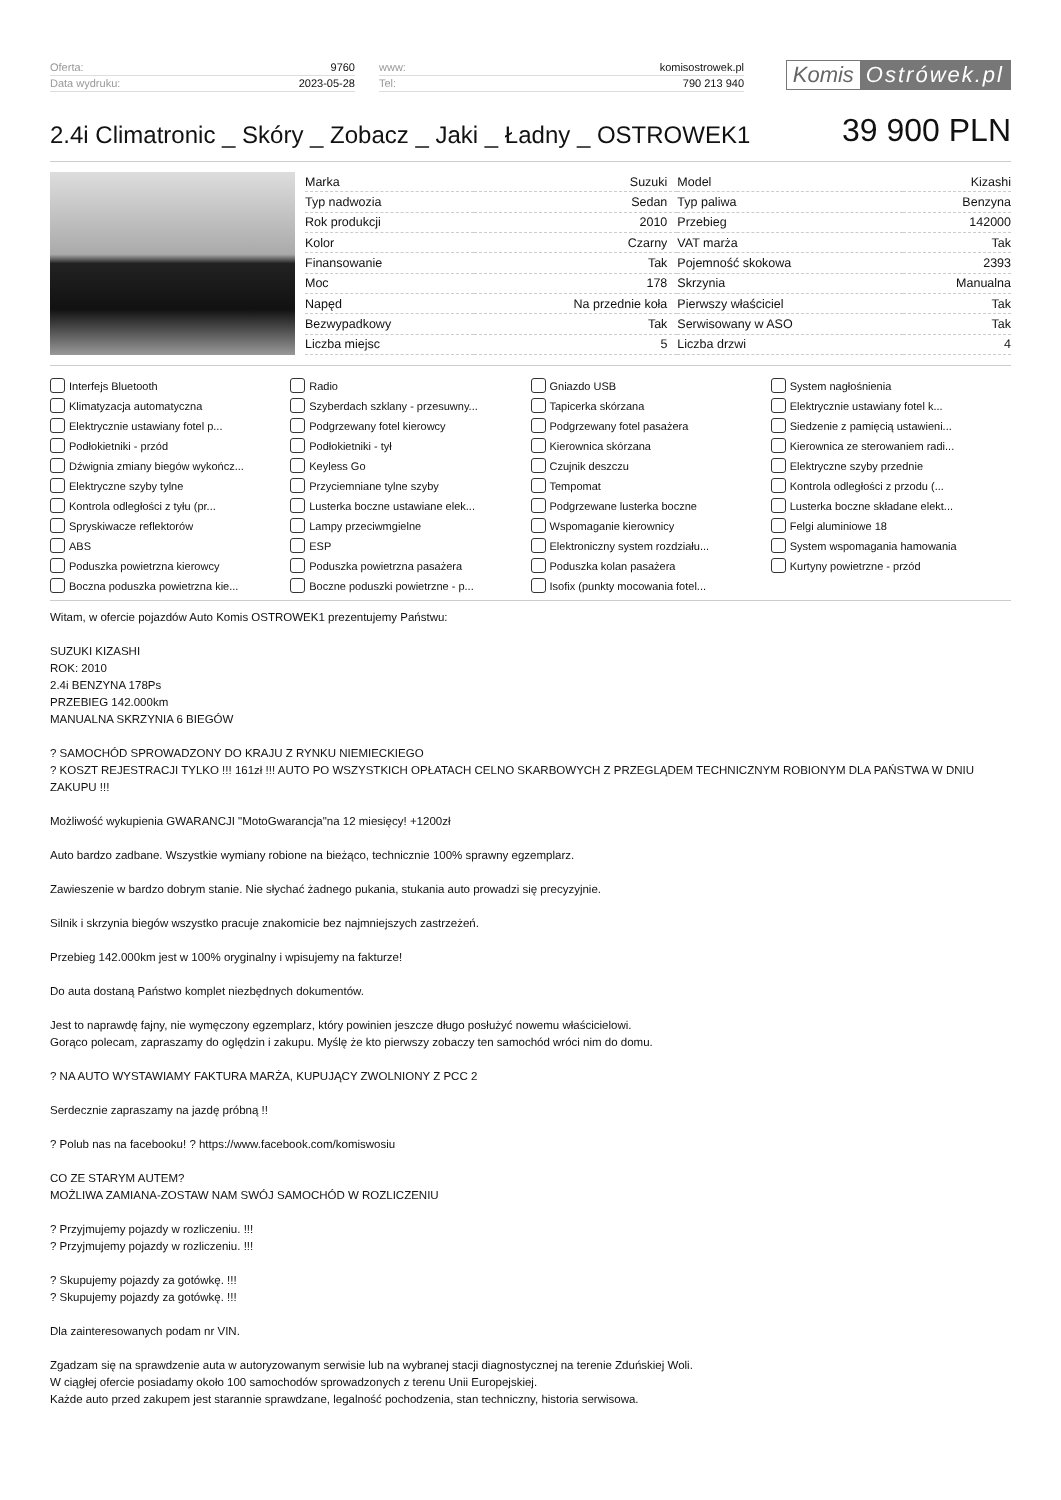| Oferta: | 9760 |
| Data wydruku: | 2023-05-28 |
| www: | komisostrowek.pl |
| Tel: | 790 213 940 |
Komis Ostrówek.pl
2.4i Climatronic _ Skóry _ Zobacz _ Jaki _ Ładny _ OSTROWEK1
39 900 PLN
| Marka | Suzuki | Model | Kizashi |
| Typ nadwozia | Sedan | Typ paliwa | Benzyna |
| Rok produkcji | 2010 | Przebieg | 142000 |
| Kolor | Czarny | VAT marża | Tak |
| Finansowanie | Tak | Pojemność skokowa | 2393 |
| Moc | 178 | Skrzynia | Manualna |
| Napęd | Na przednie koła | Pierwszy właściciel | Tak |
| Bezwypadkowy | Tak | Serwisowany w ASO | Tak |
| Liczba miejsc | 5 | Liczba drzwi | 4 |
Interfejs Bluetooth
Radio
Gniazdo USB
System nagłośnienia
Klimatyzacja automatyczna
Szyberdach szklany - przesuwny...
Tapicerka skórzana
Elektrycznie ustawiany fotel k...
Elektrycznie ustawiany fotel p...
Podgrzewany fotel kierowcy
Podgrzewany fotel pasażera
Siedzenie z pamięcią ustawieni...
Podłokietniki - przód
Podłokietniki - tył
Kierownica skórzana
Kierownica ze sterowaniem radi...
Dźwignia zmiany biegów wykończ...
Keyless Go
Czujnik deszczu
Elektryczne szyby przednie
Elektryczne szyby tylne
Przyciemniane tylne szyby
Tempomat
Kontrola odległości z przodu (...
Kontrola odległości z tyłu (pr...
Lusterka boczne ustawiane elek...
Podgrzewane lusterka boczne
Lusterka boczne składane elekt...
Spryskiwacze reflektorów
Lampy przeciwmgielne
Wspomaganie kierownicy
Felgi aluminiowe 18
ABS
ESP
Elektroniczny system rozdziału...
System wspomagania hamowania
Poduszka powietrzna kierowcy
Poduszka powietrzna pasażera
Poduszka kolan pasażera
Kurtyny powietrzne - przód
Boczna poduszka powietrzna kie...
Boczne poduszki powietrzne - p...
Isofix (punkty mocowania fotel...
Witam, w ofercie pojazdów Auto Komis OSTROWEK1 prezentujemy Państwu:
SUZUKI KIZASHI
ROK: 2010
2.4i BENZYNA 178Ps
PRZEBIEG 142.000km
MANUALNA SKRZYNIA 6 BIEGÓW
? SAMOCHÓD SPROWADZONY DO KRAJU Z RYNKU NIEMIECKIEGO
? KOSZT REJESTRACJI TYLKO !!! 161zł !!! AUTO PO WSZYSTKICH OPŁATACH CELNO SKARBOWYCH Z PRZEGLĄDEM TECHNICZNYM ROBIONYM DLA PAŃSTWA W DNIU ZAKUPU !!!
Możliwość wykupienia GWARANCJI "MotoGwarancja"na 12 miesięcy! +1200zł
Auto bardzo zadbane. Wszystkie wymiany robione na bieżąco, technicznie 100% sprawny egzemplarz.
Zawieszenie w bardzo dobrym stanie. Nie słychać żadnego pukania, stukania auto prowadzi się precyzyjnie.
Silnik i skrzynia biegów wszystko pracuje znakomicie bez najmniejszych zastrzeżeń.
Przebieg 142.000km jest w 100% oryginalny i wpisujemy na fakturze!
Do auta dostaną Państwo komplet niezbędnych dokumentów.
Jest to naprawdę fajny, nie wymęczony egzemplarz, który powinien jeszcze długo posłużyć nowemu właścicielowi.
Gorąco polecam, zapraszamy do oględzin i zakupu. Myślę że kto pierwszy zobaczy ten samochód wróci nim do domu.
? NA AUTO WYSTAWIAMY FAKTURA MARŻA, KUPUJĄCY ZWOLNIONY Z PCC 2
Serdecznie zapraszamy na jazdę próbną !!
? Polub nas na facebooku! ? https://www.facebook.com/komiswosiu
CO ZE STARYM AUTEM?
MOŻLIWA ZAMIANA-ZOSTAW NAM SWÓJ SAMOCHÓD W ROZLICZENIU
? Przyjmujemy pojazdy w rozliczeniu. !!!
? Przyjmujemy pojazdy w rozliczeniu. !!!
? Skupujemy pojazdy za gotówkę. !!!
? Skupujemy pojazdy za gotówkę. !!!
Dla zainteresowanych podam nr VIN.
Zgadzam się na sprawdzenie auta w autoryzowanym serwisie lub na wybranej stacji diagnostycznej na terenie Zduńskiej Woli.
W ciągłej ofercie posiadamy około 100 samochodów sprowadzonych z terenu Unii Europejskiej.
Każde auto przed zakupem jest starannie sprawdzane, legalność pochodzenia, stan techniczny, historia serwisowa.